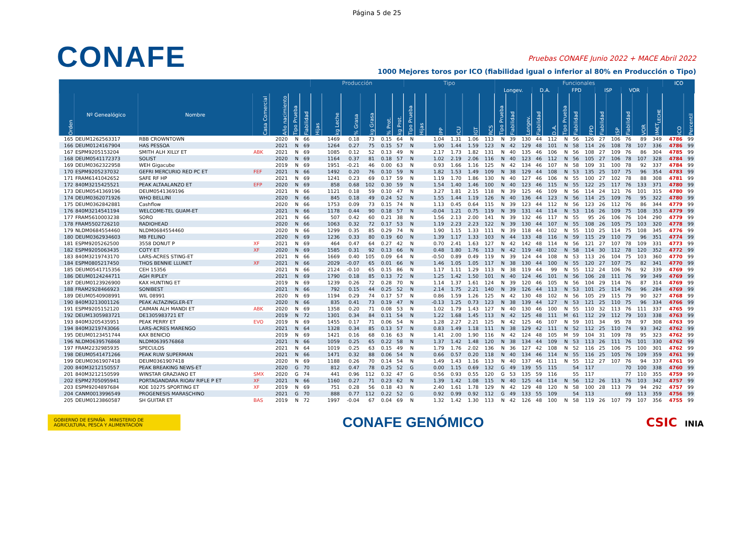Página 5 de 25
CONAFE
Pruebas CONAFE Junio 2022 + MACE Abril 2022
1000 Mejores toros por ICO (fiabilidad igual o inferior al 80% en Producción o Tipo)
| | | | | | | | Producción | | | | | | Tipo | | | | | | Funcionales | | | | | | | | | | | | | ICO | |
| --- | --- | --- | --- | --- | --- | --- | --- | --- | --- | --- | --- | --- | --- | --- | --- | --- | --- | --- | --- | --- | --- | --- | --- | --- | --- | --- | --- | --- | --- | --- | --- | --- | --- |
| | | | | | | | | | | | | | | | | | | | Longev. | | | D.A. | | FPD | | | ISP | | VOR | | | | |
| Orden | Nº Genealógico | Nombre | Casa Comercial | Año nacimiento | Tipo Prueba | Fiabilidad | Hijas | kg Leche | % Grasa | kg Grasa | % Prot. | kg Prot. | Tipo Prueba | Hijas | IPP | ICU | IGT | RCS | Tipo Prueba | Fiabilidad | Longev. | Fiabilidad | D.A. | Tipo Prueba | Fiabilidad | FPD | Fiabilidad | ISP | Fiabilidad | VOR | IM€T<sub>LECHE</sub> | ICO | Percentil |
| 165 | DEUM1262563317 | RBB CROWNTOWN | | 2020 | N | 66 | | 1469 | 0.18 | 73 | 0.15 | 64 | N | | 1.04 | 1.31 | 1.06 | 113 | N | 39 | 130 | 44 | 112 | N | 56 | 126 | 27 | 106 | 76 | 89 | 349 | 4786 | 99 |
| 166 | DEUM0124167904 | HAS PESSOA | | 2021 | N | 69 | | 1264 | 0.27 | 75 | 0.15 | 57 | N | | 1.90 | 1.44 | 1.59 | 123 | N | 42 | 129 | 48 | 101 | N | 58 | 114 | 26 | 108 | 78 | 107 | 336 | 4786 | 99 |
| 167 | ESPM9205153204 | SMITH ALH XILLY ET | ABK | 2021 | N | 69 | | 1085 | 0.12 | 52 | 0.13 | 49 | N | | 2.17 | 1.73 | 1.82 | 131 | N | 40 | 135 | 46 | 106 | N | 56 | 108 | 27 | 109 | 76 | 86 | 304 | 4785 | 99 |
| 168 | DEUM0541172373 | SOLIST | | 2020 | N | 69 | | 1164 | 0.37 | 81 | 0.18 | 57 | N | | 1.02 | 2.19 | 2.06 | 116 | N | 40 | 123 | 46 | 112 | N | 56 | 105 | 27 | 106 | 78 | 107 | 328 | 4784 | 99 |
| 169 | DEUM0362322958 | WEH Gigacube | | 2019 | N | 69 | | 1951 | -0.21 | 46 | 0.00 | 63 | N | | 0.93 | 1.66 | 1.16 | 125 | N | 42 | 134 | 46 | 107 | N | 58 | 109 | 31 | 100 | 78 | 92 | 337 | 4784 | 99 |
| 170 | ESPM9205237032 | GEFRI MERCURIO RED PC ET | FEF | 2021 | N | 66 | | 1492 | 0.20 | 76 | 0.10 | 59 | N | | 1.82 | 1.53 | 1.49 | 109 | N | 38 | 129 | 44 | 108 | N | 53 | 135 | 25 | 107 | 75 | 96 | 354 | 4783 | 99 |
| 171 | FRAM6141042652 | SAFE RF HP | | 2021 | N | 69 | | 1241 | 0.23 | 69 | 0.17 | 59 | N | | 1.19 | 1.70 | 1.86 | 130 | N | 40 | 127 | 46 | 106 | N | 55 | 100 | 27 | 102 | 78 | 88 | 308 | 4781 | 99 |
| 172 | 840M3215425521 | PEAK ALTAALANZO ET | EFP | 2020 | N | 69 | | 858 | 0.68 | 102 | 0.30 | 59 | N | | 1.54 | 1.40 | 1.46 | 100 | N | 40 | 123 | 46 | 115 | N | 55 | 122 | 25 | 117 | 76 | 133 | 371 | 4780 | 99 |
| 173 | DEUM0541369196 | DEUM0541369196 | | 2021 | N | 66 | | 1121 | 0.18 | 59 | 0.10 | 47 | N | | 3.27 | 1.81 | 2.15 | 118 | N | 39 | 125 | 46 | 109 | N | 56 | 114 | 24 | 121 | 76 | 101 | 315 | 4780 | 99 |
| 174 | DEUM0362071926 | WHO BELLINI | | 2020 | N | 66 | | 845 | 0.18 | 49 | 0.24 | 52 | N | | 1.55 | 1.44 | 1.19 | 126 | N | 40 | 136 | 44 | 123 | N | 56 | 114 | 25 | 109 | 76 | 95 | 322 | 4780 | 99 |
| 175 | DEUM0362842881 | Cashflow | | 2020 | N | 66 | | 1753 | 0.09 | 73 | 0.15 | 74 | N | | 1.13 | 0.45 | 0.64 | 115 | N | 39 | 123 | 44 | 112 | N | 56 | 123 | 26 | 112 | 76 | 86 | 344 | 4779 | 99 |
| 176 | 840M3214541194 | WELCOME-TEL GUAM-ET | | 2021 | N | 66 | | 1178 | 0.44 | 90 | 0.18 | 57 | N | | -0.04 | 1.21 | 0.75 | 119 | N | 39 | 131 | 44 | 114 | N | 53 | 116 | 26 | 109 | 75 | 108 | 353 | 4779 | 99 |
| 177 | FRAM5610003238 | SORO | | 2021 | N | 66 | | 507 | 0.42 | 60 | 0.21 | 38 | N | | 1.56 | 2.13 | 2.00 | 141 | N | 39 | 132 | 46 | 117 | N | 55 | 95 | 26 | 106 | 76 | 104 | 290 | 4779 | 99 |
| 178 | FRAM5502726210 | RADIOHEAD | | 2020 | N | 66 | | 1063 | 0.32 | 72 | 0.17 | 53 | N | | 1.19 | 2.23 | 2.23 | 122 | N | 39 | 130 | 44 | 107 | N | 55 | 108 | 26 | 105 | 75 | 103 | 320 | 4778 | 99 |
| 179 | NLDM0684554460 | NLDM0684554460 | | 2020 | N | 66 | | 1299 | 0.35 | 85 | 0.29 | 74 | N | | 1.90 | 1.15 | 1.33 | 111 | N | 39 | 118 | 44 | 102 | N | 55 | 110 | 25 | 114 | 75 | 108 | 345 | 4776 | 99 |
| 180 | DEUM0362934603 | MB FELINO | | 2020 | N | 69 | | 1236 | 0.33 | 80 | 0.19 | 60 | N | | 1.39 | 1.17 | 1.33 | 103 | N | 44 | 133 | 48 | 116 | N | 59 | 115 | 29 | 110 | 79 | 96 | 351 | 4774 | 99 |
| 181 | ESPM9205262500 | 3558 DONUT P | XF | 2021 | N | 69 | | 464 | 0.47 | 64 | 0.27 | 42 | N | | 0.70 | 2.41 | 1.63 | 127 | N | 42 | 142 | 48 | 114 | N | 56 | 121 | 27 | 107 | 78 | 109 | 331 | 4773 | 99 |
| 182 | ESPM9205063435 | COTY ET | XF | 2020 | N | 69 | | 1585 | 0.31 | 92 | 0.13 | 66 | N | | 0.48 | 1.80 | 1.76 | 113 | N | 42 | 119 | 48 | 102 | N | 58 | 114 | 30 | 112 | 78 | 120 | 352 | 4772 | 99 |
| 183 | 840M3219743170 | LARS-ACRES STING-ET | | 2021 | N | 66 | | 1669 | 0.40 | 105 | 0.09 | 64 | N | | -0.50 | 0.89 | 0.49 | 119 | N | 39 | 124 | 44 | 108 | N | 53 | 113 | 26 | 104 | 75 | 103 | 360 | 4770 | 99 |
| 184 | ESPM0805217450 | THOS BENNIE LLUNET | XF | 2021 | N | 66 | | 2029 | -0.07 | 65 | 0.01 | 66 | N | | 1.46 | 1.05 | 1.05 | 117 | N | 38 | 130 | 44 | 100 | N | 55 | 120 | 27 | 107 | 75 | 82 | 341 | 4770 | 99 |
| 185 | DEUM0541715356 | CEH 15356 | | 2021 | N | 66 | | 2124 | -0.10 | 65 | 0.15 | 86 | N | | 1.17 | 1.11 | 1.29 | 113 | N | 38 | 119 | 44 | 99 | N | 55 | 112 | 24 | 106 | 76 | 92 | 339 | 4769 | 99 |
| 186 | DEUM0124244711 | AGH RIPLEY | | 2021 | N | 69 | | 1790 | 0.18 | 85 | 0.13 | 72 | N | | 1.25 | 1.42 | 1.50 | 101 | N | 40 | 124 | 46 | 101 | N | 56 | 106 | 28 | 111 | 76 | 99 | 349 | 4769 | 99 |
| 187 | DEUM0123926900 | KAX HUNTING ET | | 2019 | N | 69 | | 1239 | 0.26 | 72 | 0.28 | 70 | N | | 1.14 | 1.37 | 1.61 | 124 | N | 39 | 120 | 46 | 105 | N | 56 | 104 | 29 | 114 | 76 | 87 | 314 | 4769 | 99 |
| 188 | FRAM2928466923 | SONIBEST | | 2021 | N | 66 | | 792 | 0.15 | 44 | 0.25 | 52 | N | | 2.14 | 1.75 | 2.21 | 140 | N | 39 | 126 | 44 | 113 | N | 53 | 101 | 25 | 114 | 76 | 96 | 284 | 4769 | 99 |
| 189 | DEUM0540908991 | WIL 08991 | | 2020 | N | 69 | | 1194 | 0.29 | 74 | 0.17 | 57 | N | | 0.86 | 1.59 | 1.26 | 125 | N | 42 | 130 | 48 | 102 | N | 56 | 105 | 29 | 115 | 79 | 90 | 327 | 4768 | 99 |
| 190 | 840M3213001126 | PEAK ALTAZINGLER-ET | | 2020 | N | 66 | | 835 | 0.41 | 73 | 0.19 | 47 | N | | -0.13 | 1.25 | 0.73 | 123 | N | 38 | 139 | 44 | 127 | N | 53 | 121 | 25 | 110 | 75 | 96 | 334 | 4766 | 99 |
| 191 | ESPM9205152120 | CAIMAN ALH MANDI ET | ABK | 2020 | N | 69 | | 1358 | 0.20 | 71 | 0.08 | 53 | N | | 1.02 | 1.79 | 1.43 | 127 | N | 40 | 130 | 46 | 100 | N | 55 | 110 | 32 | 113 | 76 | 111 | 337 | 4765 | 99 |
| 192 | DEUM1305983721 | DE1305983721 ET | | 2019 | N | 72 | | 1301 | 0.34 | 84 | 0.11 | 54 | N | | 1.22 | 1.68 | 1.45 | 113 | N | 42 | 125 | 48 | 111 | M | 61 | 112 | 29 | 112 | 79 | 103 | 338 | 4763 | 99 |
| 193 | 840M3205435951 | PEAK PERRY ET | EVO | 2019 | N | 69 | | 1455 | 0.17 | 71 | 0.06 | 54 | N | | 1.28 | 2.27 | 2.21 | 125 | N | 42 | 125 | 46 | 107 | N | 59 | 101 | 34 | 95 | 78 | 97 | 308 | 4763 | 99 |
| 194 | 840M3219743066 | LARS-ACRES MARENGO | | 2021 | N | 64 | | 1328 | 0.34 | 85 | 0.13 | 57 | N | | 0.83 | 1.49 | 1.18 | 111 | N | 38 | 129 | 42 | 111 | N | 52 | 112 | 25 | 110 | 74 | 93 | 342 | 4762 | 99 |
| 195 | DEUM0123451744 | KAX BENICIO | | 2019 | N | 69 | | 1421 | 0.16 | 68 | 0.16 | 63 | N | | 1.41 | 2.00 | 1.90 | 116 | N | 42 | 124 | 48 | 105 | M | 59 | 104 | 31 | 109 | 78 | 95 | 323 | 4762 | 99 |
| 196 | NLDM0639576868 | NLDM0639576868 | | 2021 | N | 66 | | 1059 | 0.25 | 65 | 0.22 | 58 | N | | 1.37 | 1.42 | 1.48 | 120 | N | 38 | 134 | 44 | 109 | N | 53 | 113 | 26 | 111 | 76 | 101 | 330 | 4762 | 99 |
| 197 | FRAM2232985935 | SPECULOS | | 2021 | N | 64 | | 1019 | 0.25 | 63 | 0.15 | 49 | N | | 1.79 | 1.76 | 2.02 | 136 | N | 36 | 127 | 42 | 108 | N | 52 | 116 | 25 | 106 | 75 | 100 | 301 | 4762 | 99 |
| 198 | DEUM0541471266 | PEAK RUW SUPERMAN | | 2021 | N | 66 | | 1471 | 0.32 | 88 | 0.06 | 54 | N | | 0.66 | 0.57 | 0.20 | 118 | N | 40 | 134 | 46 | 114 | N | 55 | 116 | 25 | 105 | 76 | 109 | 359 | 4761 | 99 |
| 199 | DEUM0361907418 | DEUM0361907418 | | 2020 | N | 69 | | 1188 | 0.26 | 70 | 0.14 | 54 | N | | 1.49 | 1.43 | 1.16 | 113 | N | 40 | 137 | 46 | 111 | N | 55 | 112 | 27 | 107 | 76 | 94 | 337 | 4761 | 99 |
| 200 | 840M3212150557 | PEAK BREAKING NEWS-ET | | 2020 | G | 70 | | 812 | 0.47 | 78 | 0.25 | 52 | G | | 0.00 | 1.15 | 0.69 | 132 | G | 49 | 139 | 55 | 115 | | 54 | 117 | | | 70 | 100 | 338 | 4760 | 99 |
| 201 | 840M3212150599 | WINSTAR GRAZIANO ET | SMX | 2020 | G | 74 | | 441 | 0.96 | 112 | 0.32 | 47 | G | | 0.56 | 0.93 | 0.55 | 120 | G | 53 | 135 | 59 | 116 | | 55 | 117 | | | 77 | 110 | 355 | 4759 | 99 |
| 202 | ESPM2705095941 | PORTAGANDARA RIOAV RIFLE P ET | XF | 2021 | N | 66 | | 1160 | 0.27 | 71 | 0.23 | 62 | N | | 1.39 | 1.42 | 1.08 | 115 | N | 40 | 125 | 44 | 114 | N | 56 | 112 | 26 | 113 | 76 | 103 | 342 | 4757 | 99 |
| 203 | ESPM9204897684 | KOE 10275 SPORTING ET | XF | 2019 | N | 69 | | 751 | 0.28 | 56 | 0.18 | 43 | N | | 2.40 | 1.61 | 1.78 | 129 | N | 42 | 129 | 48 | 120 | N | 58 | 100 | 28 | 113 | 79 | 94 | 292 | 4757 | 99 |
| 204 | CANM0013996549 | PROGENESIS MARASCHINO | | 2021 | G | 70 | | 888 | 0.77 | 112 | 0.22 | 52 | G | | 0.92 | 0.99 | 0.92 | 112 | G | 49 | 133 | 55 | 109 | | 54 | 113 | | | 69 | 113 | 359 | 4756 | 99 |
| 205 | DEUM0123860587 | SH GUITAR ET | BAS | 2019 | N | 72 | | 1997 | -0.04 | 67 | 0.04 | 69 | N | | 1.32 | 1.42 | 1.30 | 113 | N | 42 | 126 | 48 | 100 | N | 58 | 119 | 26 | 107 | 79 | 107 | 356 | 4755 | 99 |
GOBIERNO DE ESPAÑA MINISTERIO DE AGRICULTURA, PESCA Y ALIMENTACIÓN
CONAFE GENÓMICO
CSIC INIA